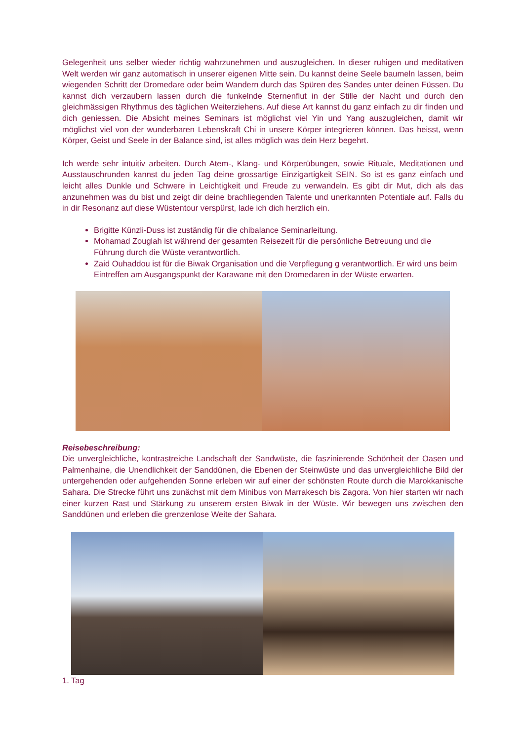Gelegenheit uns selber wieder richtig wahrzunehmen und auszugleichen. In dieser ruhigen und meditativen Welt werden wir ganz automatisch in unserer eigenen Mitte sein. Du kannst deine Seele baumeln lassen, beim wiegenden Schritt der Dromedare oder beim Wandern durch das Spüren des Sandes unter deinen Füssen. Du kannst dich verzaubern lassen durch die funkelnde Sternenflut in der Stille der Nacht und durch den gleichmässigen Rhythmus des täglichen Weiterziehens. Auf diese Art kannst du ganz einfach zu dir finden und dich geniessen. Die Absicht meines Seminars ist möglichst viel Yin und Yang auszugleichen, damit wir möglichst viel von der wunderbaren Lebenskraft Chi in unsere Körper integrieren können. Das heisst, wenn Körper, Geist und Seele in der Balance sind, ist alles möglich was dein Herz begehrt.
Ich werde sehr intuitiv arbeiten. Durch Atem-, Klang- und Körperübungen, sowie Rituale, Meditationen und Ausstauschrunden kannst du jeden Tag deine grossartige Einzigartigkeit SEIN. So ist es ganz einfach und leicht alles Dunkle und Schwere in Leichtigkeit und Freude zu verwandeln. Es gibt dir Mut, dich als das anzunehmen was du bist und zeigt dir deine brachliegenden Talente und unerkannten Potentiale auf. Falls du in dir Resonanz auf diese Wüstentour verspürst, lade ich dich herzlich ein.
Brigitte Künzli-Duss ist zuständig für die chibalance Seminarleitung.
Mohamad Zouglah ist während der gesamten Reisezeit für die persönliche Betreuung und die Führung durch die Wüste verantwortlich.
Zaid Ouhaddou ist für die Biwak Organisation und die Verpflegung g verantwortlich. Er wird uns beim Eintreffen am Ausgangspunkt der Karawane mit den Dromedaren in der Wüste erwarten.
Reisebeschreibung:
Die unvergleichliche, kontrastreiche Landschaft der Sandwüste, die faszinierende Schönheit der Oasen und Palmenhaine, die Unendlichkeit der Sanddünen, die Ebenen der Steinwüste und das unvergleichliche Bild der untergehenden oder aufgehenden Sonne erleben wir auf einer der schönsten Route durch die Marokkanische Sahara. Die Strecke führt uns zunächst mit dem Minibus von Marrakesch bis Zagora. Von hier starten wir nach einer kurzen Rast und Stärkung zu unserem ersten Biwak in der Wüste. Wir bewegen uns zwischen den Sanddünen und erleben die grenzenlose Weite der Sahara.
1. Tag